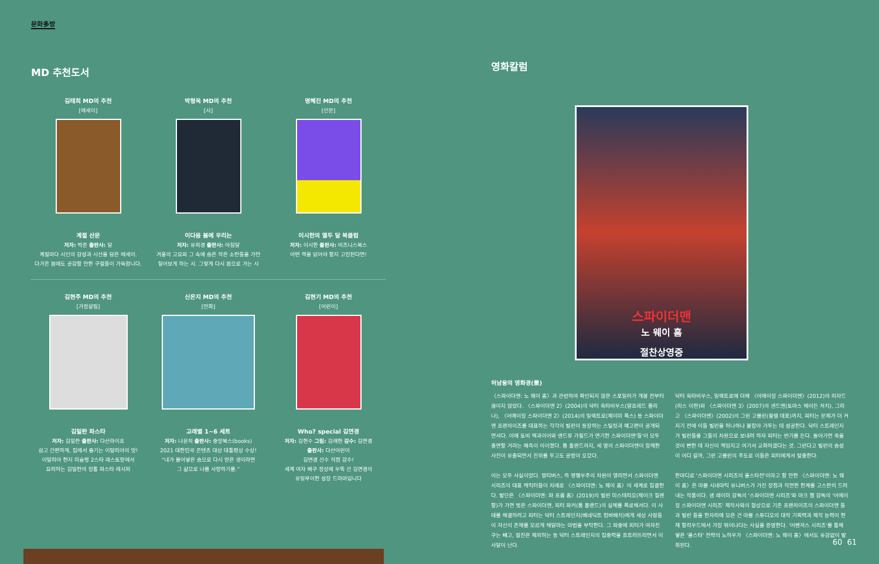문화多방
MD 추천도서
김태희 MD의 추천
[에세이]
계절 산문
저자: 박준 출판사: 달
계절마다 시인의 감성과 시선을 담은 에세이.
다가온 봄에도 공감할 만한 구절들이 가득합니다.
박형욱 MD의 추천
[시]
이다음 봄에 우리는
저자: 유희경 출판사: 아침달
겨울의 고요와 그 속에 숨은 작은 소란들을 가만
짚어보게 하는 시. 그렇게 다시 봄으로 가는 시
명혜진 MD의 추천
[인문]
이시한의 열두 달 북클럽
저자: 이시한 출판사: 비즈니스북스
어떤 책을 읽어야 할지 고민된다면!
김현주 MD의 추천
[가정살림]
김밀란 파스타
저자: 김밀란 출판사: 다산라이프
쉽고 간편하게, 집에서 즐기는 이탈리아의 맛!
이탈리아 현지 미슐랭 2스타 레스토랑에서
요리하는 김밀란의 정통 파스타 레시피
신은지 MD의 추천
[만화]
고래별 1~6 세트
저자: 나윤희 출판사: 중앙북스(books)
2021 대한민국 콘텐츠 대상 대통령상 수상!
“내가 불어넣은 숨으로 다시 얻은 생이라면
그 삶으로 나를 사랑하기를.”
김현기 MD의 추천
[어린이]
Who? special 김연경
저자: 김현수 그림: 김래현 감수: 김연경
출판사: 다산어린이
김연경 선수 직접 감수!
세계 여자 배구 정상에 우뚝 선 김연경의
유일무이한 성장 드라마입니다
영화칼럼
스파이더맨
노 웨이 홈
절찬상영중
허남웅의 영화경(景)
〈스파이더맨: 노 웨이 홈〉과 관련하여 확인되지 않은 스포일러가 개봉 전부터 끊이지 않았다. 〈스파이더맨 2〉(2004)의 닥터 옥타비우스(알프레드 몰리나), 〈어메이징 스파이더맨 2〉(2014)의 일렉트로(제이미 폭스) 등 스파이더맨 프랜차이즈를 대표하는 각각의 빌런이 등장하는 스틸컷과 예고편이 공개되면서다. 이에 토비 맥과이어와 앤드류 가필드가 연기한 스파이더맨'들'이 모두 출연할 거라는 예측이 이어졌다. 톰 홀랜드까지, 세 명의 스파이더맨이 함께한 사진이 유출되면서 진위를 두고도 공방이 오갔다.
이는 모두 사실이었다. 멀티버스, 즉 평행우주의 차원이 열리면서 스파이더맨 시리즈의 대표 캐릭터들이 차례로 〈스파이더맨: 노 웨이 홈〉의 세계로 집결한다. 발단은 〈스파이더맨: 파 프롬 홈〉(2019)의 빌런 미스테리오(제이크 질렌할)가 가면 벗은 스파이더맨, 피터 파커(톰 홀랜드)의 실체를 폭로해서다. 이 사태를 해결하려고 피터는 닥터 스트레인지(베네딕트 컴버배치)에게 세상 사람들이 자신의 존재를 모르게 해달라는 마법을 부탁한다. 그 와중에 피터가 여자친구는 빼고, 절친은 제외하는 등 닥터 스트레인지의 집중력을 흐트러뜨리면서 이 사달이 난다.
닥터 옥타비우스, 일렉트로에 더해 〈어메이징 스파이더맨〉(2012)의 리자드(리스 이판)와 〈스파이더맨 3〉(2007)의 샌드맨(토마스 헤이든 처치), 그리고 〈스파이더맨〉(2002)의 그린 고블린(윌렘 데포)까지, 피터는 문제가 더 커지기 전에 이들 빌런을 하나하나 붙잡아 가두는 데 성공한다. 닥터 스트레인지가 빌런들을 그들의 차원으로 보내려 하자 피터는 반기를 든다. 돌아가면 죽을 것이 뻔한 데 자신이 책임지고 여기서 교화하겠다는 것. 그런다고 빌런의 습성이 어디 갈까, 그린 고블린의 주도로 이들은 피터에게서 탈출한다.
한마디로 '스파이더맨 시리즈의 올스타전'이라고 할 만한 〈스파이더맨: 노 웨이 홈〉은 마블 시네마틱 유니버스가 가진 장점과 직면한 한계를 고스란히 드러내는 작품이다. 샘 레이미 감독의 '스파이더맨 시리즈'와 마크 웹 감독의 '어메이징 스파이더맨 시리즈' 제작사와의 협상으로 기존 프랜차이즈의 스파이더맨 들과 빌런 들을 한자리에 모은 건 마블 스튜디오의 대작 기획력과 제작 능력이 현재 할리우드에서 가장 뛰어나다는 사실을 증명한다. '어벤저스 시리즈'를 통해 쌓은 '올스타' 전략의 노하우가 〈스파이더맨: 노 웨이 홈〉에서도 유감없이 발휘된다.
60 61